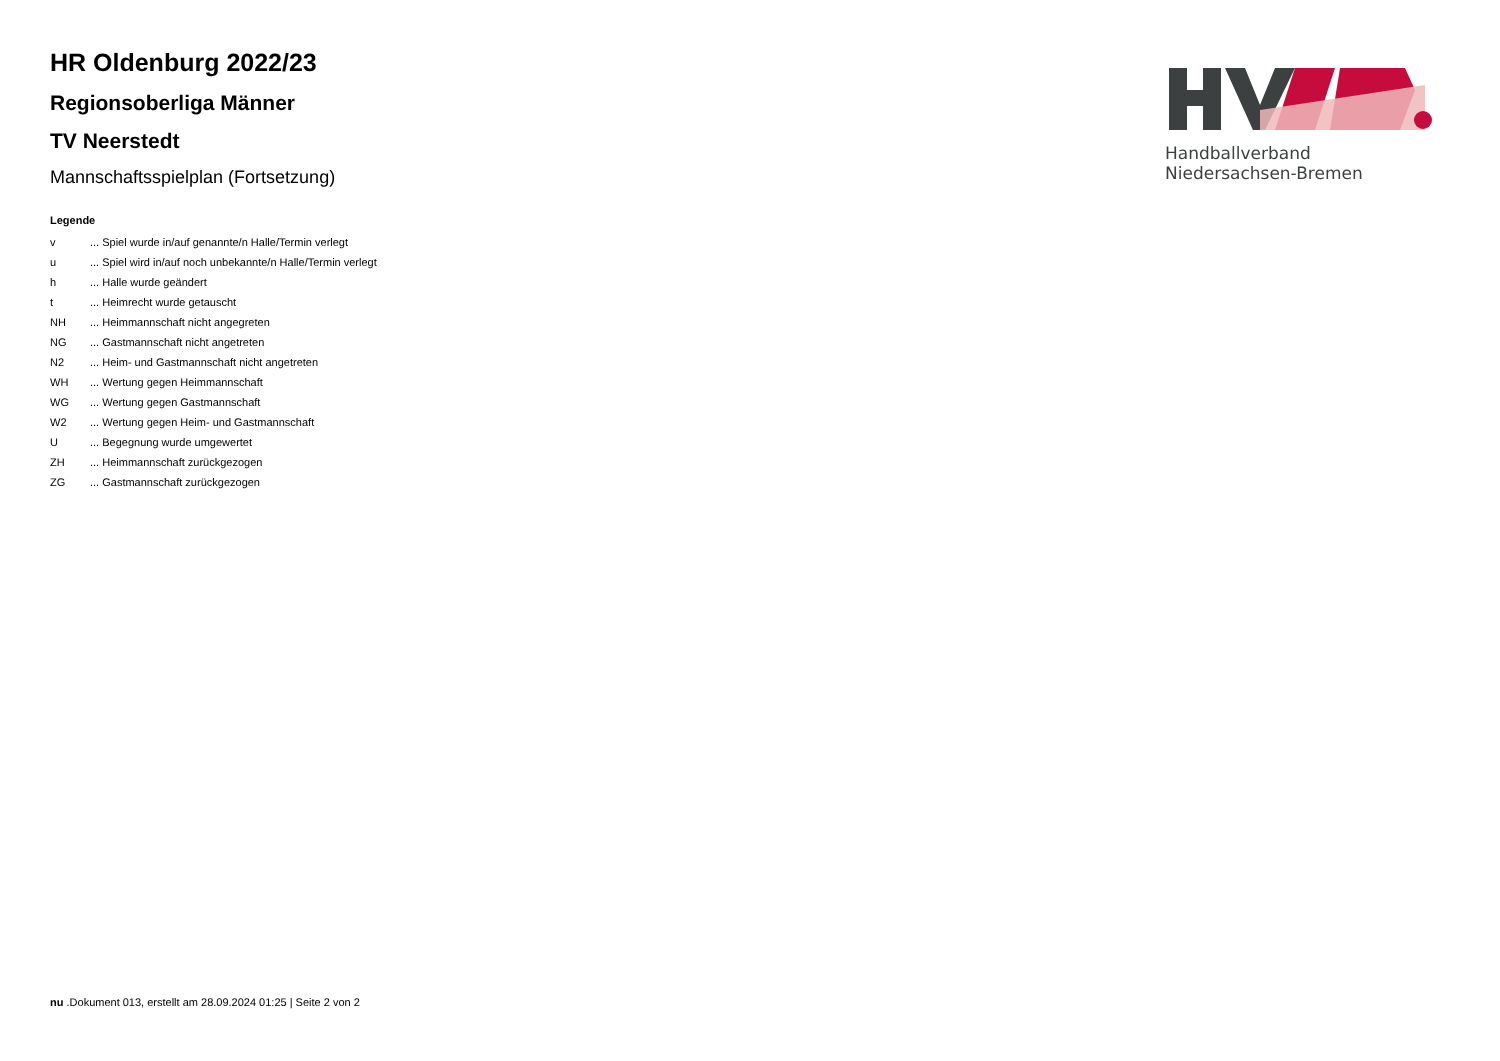Handballverband Niedersachsen-Bremen
HR Oldenburg 2022/23
Regionsoberliga Männer
TV Neerstedt
Mannschaftsspielplan (Fortsetzung)
Legende
| v | ... Spiel wurde in/auf genannte/n Halle/Termin verlegt |
| u | ... Spiel wird in/auf noch unbekannte/n Halle/Termin verlegt |
| h | ... Halle wurde geändert |
| t | ... Heimrecht wurde getauscht |
| NH | ... Heimmannschaft nicht angegreten |
| NG | ... Gastmannschaft nicht angetreten |
| N2 | ... Heim- und Gastmannschaft nicht angetreten |
| WH | ... Wertung gegen Heimmannschaft |
| WG | ... Wertung gegen Gastmannschaft |
| W2 | ... Wertung gegen Heim- und Gastmannschaft |
| U | ... Begegnung wurde umgewertet |
| ZH | ... Heimmannschaft zurückgezogen |
| ZG | ... Gastmannschaft zurückgezogen |
nu .Dokument 013, erstellt am 28.09.2024 01:25 | Seite 2 von 2